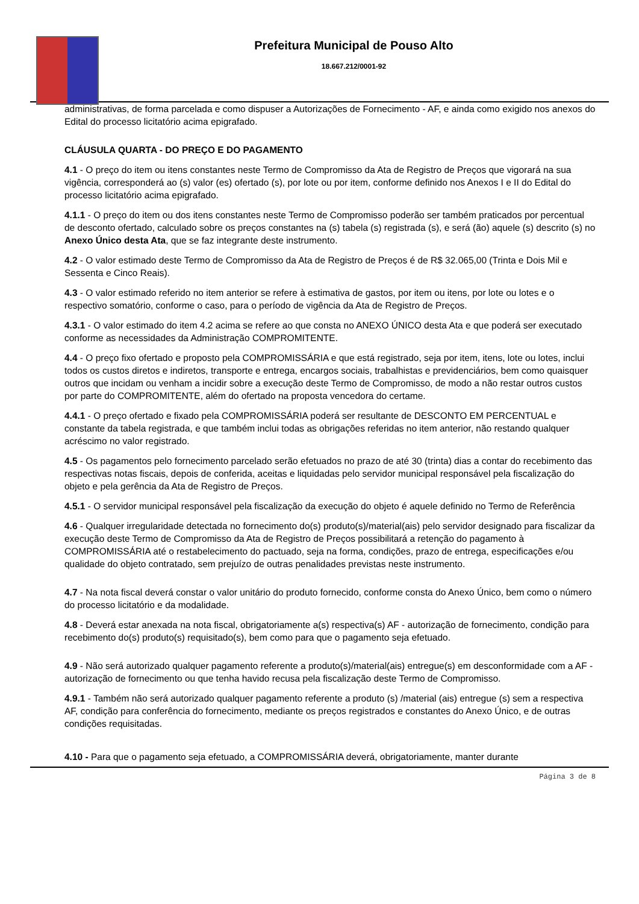Prefeitura Municipal de Pouso Alto
18.667.212/0001-92
administrativas, de forma parcelada e como dispuser a Autorizações de Fornecimento - AF, e ainda como exigido nos anexos do Edital do processo licitatório acima epigrafado.
CLÁUSULA QUARTA - DO PREÇO E DO PAGAMENTO
4.1 - O preço do item ou itens constantes neste Termo de Compromisso da Ata de Registro de Preços que vigorará na sua vigência, corresponderá ao (s) valor (es) ofertado (s), por lote ou por item, conforme definido nos Anexos I e II do Edital do processo licitatório acima epigrafado.
4.1.1 - O preço do item ou dos itens constantes neste Termo de Compromisso poderão ser também praticados por percentual de desconto ofertado, calculado sobre os preços constantes na (s) tabela (s) registrada (s), e será (ão) aquele (s) descrito (s) no Anexo Único desta Ata, que se faz integrante deste instrumento.
4.2 - O valor estimado deste Termo de Compromisso da Ata de Registro de Preços é de R$ 32.065,00 (Trinta e Dois Mil e Sessenta e Cinco Reais).
4.3 - O valor estimado referido no item anterior se refere à estimativa de gastos, por item ou itens, por lote ou lotes e o respectivo somatório, conforme o caso, para o período de vigência da Ata de Registro de Preços.
4.3.1 - O valor estimado do item 4.2 acima se refere ao que consta no ANEXO ÚNICO desta Ata e que poderá ser executado conforme as necessidades da Administração COMPROMITENTE.
4.4 - O preço fixo ofertado e proposto pela COMPROMISSÁRIA e que está registrado, seja por item, itens, lote ou lotes, inclui todos os custos diretos e indiretos, transporte e entrega, encargos sociais, trabalhistas e previdenciários, bem como quaisquer outros que incidam ou venham a incidir sobre a execução deste Termo de Compromisso, de modo a não restar outros custos por parte do COMPROMITENTE, além do ofertado na proposta vencedora do certame.
4.4.1 - O preço ofertado e fixado pela COMPROMISSÁRIA poderá ser resultante de DESCONTO EM PERCENTUAL e constante da tabela registrada, e que também inclui todas as obrigações referidas no item anterior, não restando qualquer acréscimo no valor registrado.
4.5 - Os pagamentos pelo fornecimento parcelado serão efetuados no prazo de até 30 (trinta) dias a contar do recebimento das respectivas notas fiscais, depois de conferida, aceitas e liquidadas pelo servidor municipal responsável pela fiscalização do objeto e pela gerência da Ata de Registro de Preços.
4.5.1 - O servidor municipal responsável pela fiscalização da execução do objeto é aquele definido no Termo de Referência
4.6 - Qualquer irregularidade detectada no fornecimento do(s) produto(s)/material(ais) pelo servidor designado para fiscalizar da execução deste Termo de Compromisso da Ata de Registro de Preços possibilitará a retenção do pagamento à COMPROMISSÁRIA até o restabelecimento do pactuado, seja na forma, condições, prazo de entrega, especificações e/ou qualidade do objeto contratado, sem prejuízo de outras penalidades previstas neste instrumento.
4.7 - Na nota fiscal deverá constar o valor unitário do produto fornecido, conforme consta do Anexo Único, bem como o número do processo licitatório e da modalidade.
4.8 - Deverá estar anexada na nota fiscal, obrigatoriamente a(s) respectiva(s) AF - autorização de fornecimento, condição para recebimento do(s) produto(s) requisitado(s), bem como para que o pagamento seja efetuado.
4.9 - Não será autorizado qualquer pagamento referente a produto(s)/material(ais) entregue(s) em desconformidade com a AF - autorização de fornecimento ou que tenha havido recusa pela fiscalização deste Termo de Compromisso.
4.9.1 - Também não será autorizado qualquer pagamento referente a produto (s) /material (ais) entregue (s) sem a respectiva AF, condição para conferência do fornecimento, mediante os preços registrados e constantes do Anexo Único, e de outras condições requisitadas.
4.10 - Para que o pagamento seja efetuado, a COMPROMISSÁRIA deverá, obrigatoriamente, manter durante
Página 3 de 8